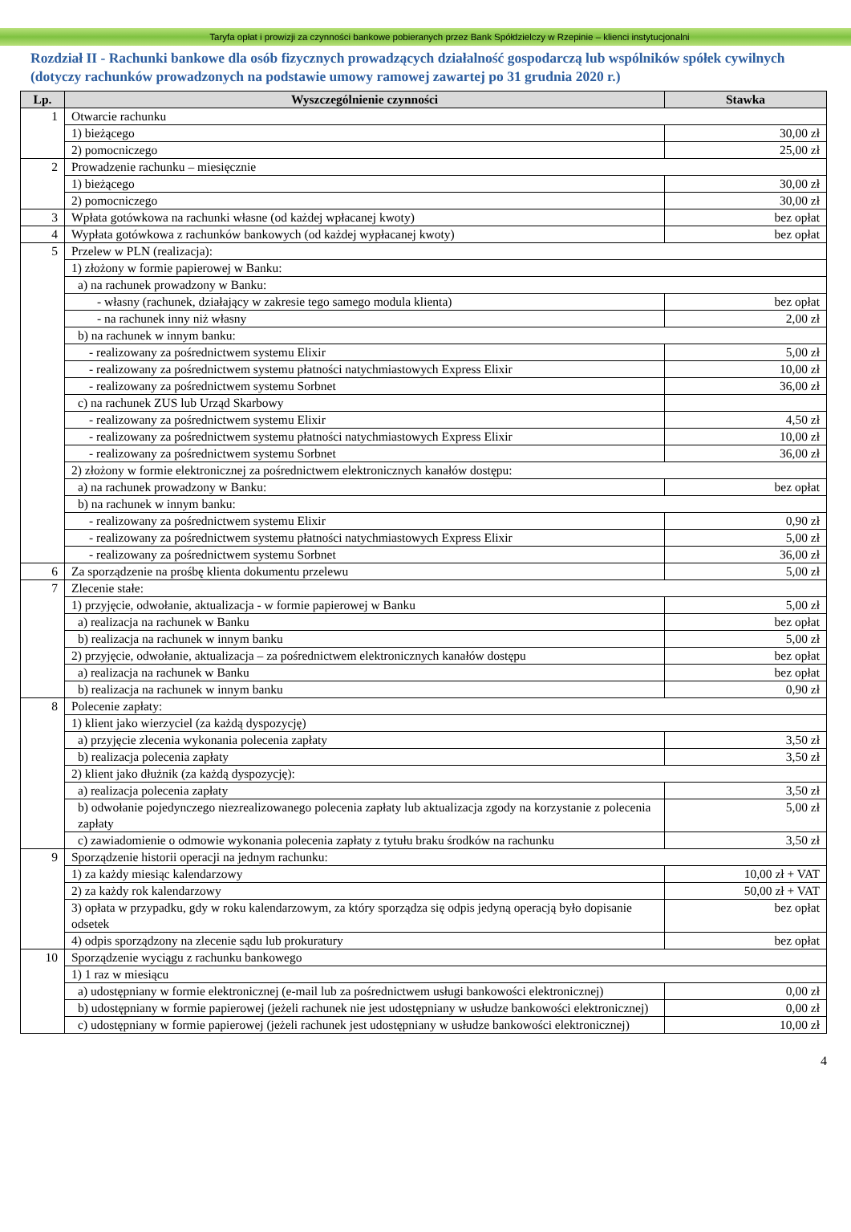Taryfa opłat i prowizji za czynności bankowe pobieranych przez Bank Spółdzielczy w Rzepinie – klienci instytucjonalni
Rozdział II - Rachunki bankowe dla osób fizycznych prowadzących działalność gospodarczą lub wspólników spółek cywilnych (dotyczy rachunków prowadzonych na podstawie umowy ramowej zawartej po 31 grudnia 2020 r.)
| Lp. | Wyszczególnienie czynności | Stawka |
| --- | --- | --- |
| 1 | Otwarcie rachunku | |
| | 1) bieżącego | 30,00 zł |
| | 2) pomocniczego | 25,00 zł |
| 2 | Prowadzenie rachunku – miesięcznie | |
| | 1) bieżącego | 30,00 zł |
| | 2) pomocniczego | 30,00 zł |
| 3 | Wpłata gotówkowa na rachunki własne (od każdej wpłacanej kwoty) | bez opłat |
| 4 | Wypłata gotówkowa z rachunków bankowych (od każdej wypłacanej kwoty) | bez opłat |
| 5 | Przelew w PLN (realizacja): | |
| | 1) złożony w formie papierowej w Banku: | |
| | a) na rachunek prowadzony w Banku: | |
| | - własny (rachunek, działający w zakresie tego samego modula klienta) | bez opłat |
| | - na rachunek inny niż własny | 2,00 zł |
| | b) na rachunek w innym banku: | |
| | - realizowany za pośrednictwem systemu Elixir | 5,00 zł |
| | - realizowany za pośrednictwem systemu płatności natychmiastowych Express Elixir | 10,00 zł |
| | - realizowany za pośrednictwem systemu Sorbnet | 36,00 zł |
| | c) na rachunek ZUS lub Urząd Skarbowy | |
| | - realizowany za pośrednictwem systemu Elixir | 4,50 zł |
| | - realizowany za pośrednictwem systemu płatności natychmiastowych Express Elixir | 10,00 zł |
| | - realizowany za pośrednictwem systemu Sorbnet | 36,00 zł |
| | 2) złożony w formie elektronicznej za pośrednictwem elektronicznych kanałów dostępu: | |
| | a) na rachunek prowadzony w Banku: | bez opłat |
| | b) na rachunek w innym banku: | |
| | - realizowany za pośrednictwem systemu Elixir | 0,90 zł |
| | - realizowany za pośrednictwem systemu płatności natychmiastowych Express Elixir | 5,00 zł |
| | - realizowany za pośrednictwem systemu Sorbnet | 36,00 zł |
| 6 | Za sporządzenie na prośbę klienta dokumentu przelewu | 5,00 zł |
| 7 | Zlecenie stałe: | |
| | 1) przyjęcie, odwołanie, aktualizacja - w formie papierowej w Banku | 5,00 zł |
| | a) realizacja na rachunek w Banku | bez opłat |
| | b) realizacja na rachunek w innym banku | 5,00 zł |
| | 2) przyjęcie, odwołanie, aktualizacja – za pośrednictwem elektronicznych kanałów dostępu | bez opłat |
| | a) realizacja na rachunek w Banku | bez opłat |
| | b) realizacja na rachunek w innym banku | 0,90 zł |
| 8 | Polecenie zapłaty: | |
| | 1) klient jako wierzyciel (za każdą dyspozycję) | |
| | a) przyjęcie zlecenia wykonania polecenia zapłaty | 3,50 zł |
| | b) realizacja polecenia zapłaty | 3,50 zł |
| | 2) klient jako dłużnik (za każdą dyspozycję): | |
| | a) realizacja polecenia zapłaty | 3,50 zł |
| | b) odwołanie pojedynczego niezrealizowanego polecenia zapłaty lub aktualizacja zgody na korzystanie z polecenia zapłaty | 5,00 zł |
| | c) zawiadomienie o odmowie wykonania polecenia zapłaty z tytułu braku środków na rachunku | 3,50 zł |
| 9 | Sporządzenie historii operacji na jednym rachunku: | |
| | 1) za każdy miesiąc kalendarzowy | 10,00 zł + VAT |
| | 2) za każdy rok kalendarzowy | 50,00 zł + VAT |
| | 3) opłata w przypadku, gdy w roku kalendarzowym, za który sporządza się odpis jedyną operacją było dopisanie odsetek | bez opłat |
| | 4) odpis sporządzony na zlecenie sądu lub prokuratury | bez opłat |
| 10 | Sporządzenie wyciągu z rachunku bankowego | |
| | 1) 1 raz w miesiącu | |
| | a) udostępniany w formie elektronicznej (e-mail lub za pośrednictwem usługi bankowości elektronicznej) | 0,00 zł |
| | b) udostępniany w formie papierowej (jeżeli rachunek nie jest udostępniany w usłudze bankowości elektronicznej) | 0,00 zł |
| | c) udostępniany w formie papierowej (jeżeli rachunek jest udostępniany w usłudze bankowości elektronicznej) | 10,00 zł |
4